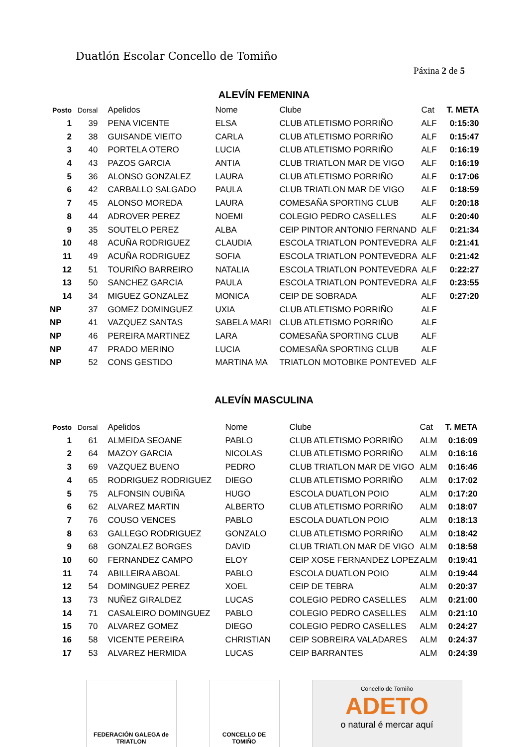Duatlón Escolar Concello de Tomiño
Páxina 2 de 5
ALEVÍN FEMENINA
| Posto | Dorsal | Apelidos | Nome | Clube | Cat | T. META |
| --- | --- | --- | --- | --- | --- | --- |
| 1 | 39 | PENA VICENTE | ELSA | CLUB ATLETISMO PORRIÑO | ALF | 0:15:30 |
| 2 | 38 | GUISANDE VIEITO | CARLA | CLUB ATLETISMO PORRIÑO | ALF | 0:15:47 |
| 3 | 40 | PORTELA OTERO | LUCIA | CLUB ATLETISMO PORRIÑO | ALF | 0:16:19 |
| 4 | 43 | PAZOS GARCIA | ANTIA | CLUB TRIATLON MAR DE VIGO | ALF | 0:16:19 |
| 5 | 36 | ALONSO GONZALEZ | LAURA | CLUB ATLETISMO PORRIÑO | ALF | 0:17:06 |
| 6 | 42 | CARBALLO SALGADO | PAULA | CLUB TRIATLON MAR DE VIGO | ALF | 0:18:59 |
| 7 | 45 | ALONSO MOREDA | LAURA | COMESAÑA SPORTING CLUB | ALF | 0:20:18 |
| 8 | 44 | ADROVER PEREZ | NOEMI | COLEGIO PEDRO CASELLES | ALF | 0:20:40 |
| 9 | 35 | SOUTELO PEREZ | ALBA | CEIP PINTOR ANTONIO FERNAND | ALF | 0:21:34 |
| 10 | 48 | ACUÑA RODRIGUEZ | CLAUDIA | ESCOLA TRIATLON PONTEVEDRA | ALF | 0:21:41 |
| 11 | 49 | ACUÑA RODRIGUEZ | SOFIA | ESCOLA TRIATLON PONTEVEDRA | ALF | 0:21:42 |
| 12 | 51 | TOURIÑO BARREIRO | NATALIA | ESCOLA TRIATLON PONTEVEDRA | ALF | 0:22:27 |
| 13 | 50 | SANCHEZ GARCIA | PAULA | ESCOLA TRIATLON PONTEVEDRA | ALF | 0:23:55 |
| 14 | 34 | MIGUEZ GONZALEZ | MONICA | CEIP DE SOBRADA | ALF | 0:27:20 |
| NP | 37 | GOMEZ DOMINGUEZ | UXIA | CLUB ATLETISMO PORRIÑO | ALF | |
| NP | 41 | VAZQUEZ SANTAS | SABELA MARI | CLUB ATLETISMO PORRIÑO | ALF | |
| NP | 46 | PEREIRA MARTINEZ | LARA | COMESAÑA SPORTING CLUB | ALF | |
| NP | 47 | PRADO MERINO | LUCIA | COMESAÑA SPORTING CLUB | ALF | |
| NP | 52 | CONS GESTIDO | MARTINA MA | TRIATLON MOTOBIKE PONTEVED | ALF | |
ALEVÍN MASCULINA
| Posto | Dorsal | Apelidos | Nome | Clube | Cat | T. META |
| --- | --- | --- | --- | --- | --- | --- |
| 1 | 61 | ALMEIDA SEOANE | PABLO | CLUB ATLETISMO PORRIÑO | ALM | 0:16:09 |
| 2 | 64 | MAZOY GARCIA | NICOLAS | CLUB ATLETISMO PORRIÑO | ALM | 0:16:16 |
| 3 | 69 | VAZQUEZ BUENO | PEDRO | CLUB TRIATLON MAR DE VIGO | ALM | 0:16:46 |
| 4 | 65 | RODRIGUEZ RODRIGUEZ | DIEGO | CLUB ATLETISMO PORRIÑO | ALM | 0:17:02 |
| 5 | 75 | ALFONSIN OUBIÑA | HUGO | ESCOLA DUATLON POIO | ALM | 0:17:20 |
| 6 | 62 | ALVAREZ MARTIN | ALBERTO | CLUB ATLETISMO PORRIÑO | ALM | 0:18:07 |
| 7 | 76 | COUSO VENCES | PABLO | ESCOLA DUATLON POIO | ALM | 0:18:13 |
| 8 | 63 | GALLEGO RODRIGUEZ | GONZALO | CLUB ATLETISMO PORRIÑO | ALM | 0:18:42 |
| 9 | 68 | GONZALEZ BORGES | DAVID | CLUB TRIATLON MAR DE VIGO | ALM | 0:18:58 |
| 10 | 60 | FERNANDEZ CAMPO | ELOY | CEIP XOSE FERNANDEZ LOPEZ | ALM | 0:19:41 |
| 11 | 74 | ABILLEIRA ABOAL | PABLO | ESCOLA DUATLON POIO | ALM | 0:19:44 |
| 12 | 54 | DOMINGUEZ PEREZ | XOEL | CEIP DE TEBRA | ALM | 0:20:37 |
| 13 | 73 | NUÑEZ GIRALDEZ | LUCAS | COLEGIO PEDRO CASELLES | ALM | 0:21:00 |
| 14 | 71 | CASALEIRO DOMINGUEZ | PABLO | COLEGIO PEDRO CASELLES | ALM | 0:21:10 |
| 15 | 70 | ALVAREZ GOMEZ | DIEGO | COLEGIO PEDRO CASELLES | ALM | 0:24:27 |
| 16 | 58 | VICENTE PEREIRA | CHRISTIAN | CEIP SOBREIRA VALADARES | ALM | 0:24:37 |
| 17 | 53 | ALVAREZ HERMIDA | LUCAS | CEIP BARRANTES | ALM | 0:24:39 |
FEDERACIÓN GALEGA de TRIATLON
CONCELLO DE TOMIÑO
Concello de Tomiño
ADETO
o natural é mercar aquí